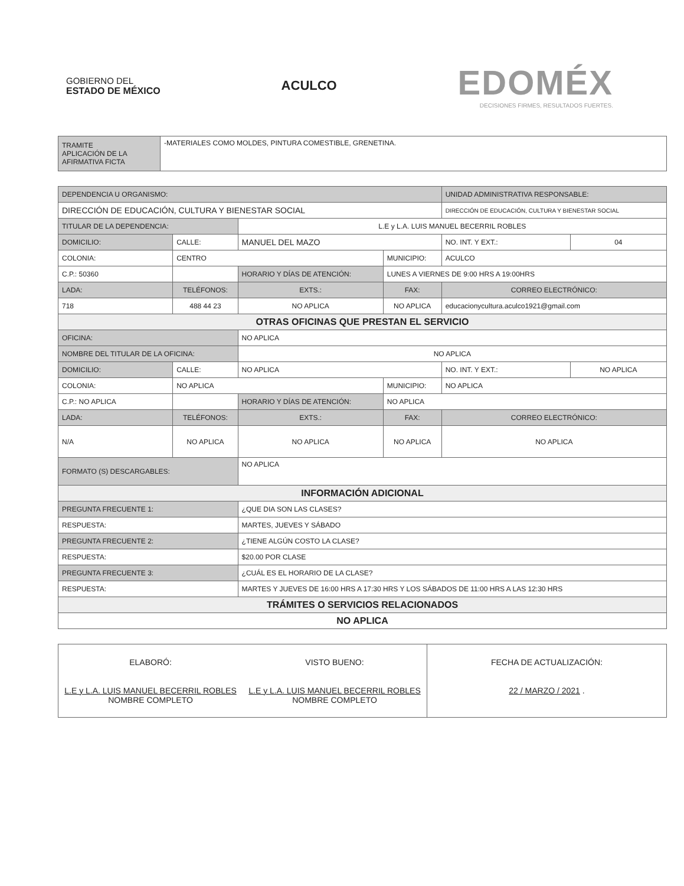GOBIERNO DEL
ESTADO DE MÉXICO
ACULCO
EDOMÉX
DECISIONES FIRMES, RESULTADOS FUERTES.
| TRAMITE APLICACIÓN DE LA AFIRMATIVA FICTA | -MATERIALES COMO MOLDES, PINTURA COMESTIBLE, GRENETINA. |
| DEPENDENCIA U ORGANISMO: | | | | | | | UNIDAD ADMINISTRATIVA RESPONSABLE: | | |
| --- | --- | --- | --- | --- | --- | --- | --- | --- | --- |
| DIRECCIÓN DE EDUCACIÓN, CULTURA Y BIENESTAR SOCIAL | | | | | | | DIRECCIÓN DE EDUCACIÓN, CULTURA Y BIENESTAR SOCIAL | | |
| TITULAR DE LA DEPENDENCIA: | | | L.E y L.A. LUIS MANUEL BECERRIL ROBLES | | | | | | |
| DOMICILIO: | CALLE: | MANUEL DEL MAZO | | | | | | NO. INT. Y EXT.: | 04 |
| COLONIA: | CENTRO | | | | | MUNICIPIO: | ACULCO | | |
| C.P.: 50360 | | | HORARIO Y DÍAS DE ATENCIÓN: | | LUNES A VIERNES DE 9:00 HRS A 19:00HRS | | | | |
| LADA: | TELÉFONOS: | | | EXTS.: | FAX: | | CORREO ELECTRÓNICO: | | |
| 718 | 488 44 23 | | | NO APLICA | NO APLICA | | educacionycultura.aculco1921@gmail.com | | |
| OTRAS OFICINAS QUE PRESTAN EL SERVICIO | | | | | | | | | |
| OFICINA: | | NO APLICA | | | | | | | |
| NOMBRE DEL TITULAR DE LA OFICINA: | | | NO APLICA | | | | | | |
| DOMICILIO: | CALLE: | NO APLICA | | | | | | NO. INT. Y EXT.: | NO APLICA |
| COLONIA: | NO APLICA | | | | | MUNICIPIO: | NO APLICA | | |
| C.P.: NO APLICA | | | HORARIO Y DÍAS DE ATENCIÓN: | | NO APLICA | | | | |
| LADA: | TELÉFONOS: | | | EXTS.: | FAX: | | CORREO ELECTRÓNICO: | | |
| N/A | NO APLICA | | | NO APLICA | NO APLICA | | NO APLICA | | |
| FORMATO (S) DESCARGABLES: | | NO APLICA | | | | | | | |
| INFORMACIÓN ADICIONAL | | | | | | | | | |
| PREGUNTA FRECUENTE 1: | | ¿QUE DIA SON LAS CLASES? | | | | | | | |
| RESPUESTA: | | MARTES, JUEVES Y SÁBADO | | | | | | | |
| PREGUNTA FRECUENTE 2: | | ¿TIENE ALGÚN COSTO LA CLASE? | | | | | | | |
| RESPUESTA: | | $20.00 POR CLASE | | | | | | | |
| PREGUNTA FRECUENTE 3: | | ¿CUÁL ES EL HORARIO DE LA CLASE? | | | | | | | |
| RESPUESTA: | | MARTES Y JUEVES DE 16:00 HRS A 17:30 HRS Y LOS SÁBADOS DE 11:00 HRS A LAS 12:30 HRS | | | | | | | |
| TRÁMITES O SERVICIOS RELACIONADOS | | | | | | | | | |
| NO APLICA | | | | | | | | | |
| ELABORÓ: L.E y L.A. LUIS MANUEL BECERRIL ROBLES NOMBRE COMPLETO | VISTO BUENO: L.E y L.A. LUIS MANUEL BECERRIL ROBLES NOMBRE COMPLETO | FECHA DE ACTUALIZACIÓN: 22 / MARZO / 2021 . |